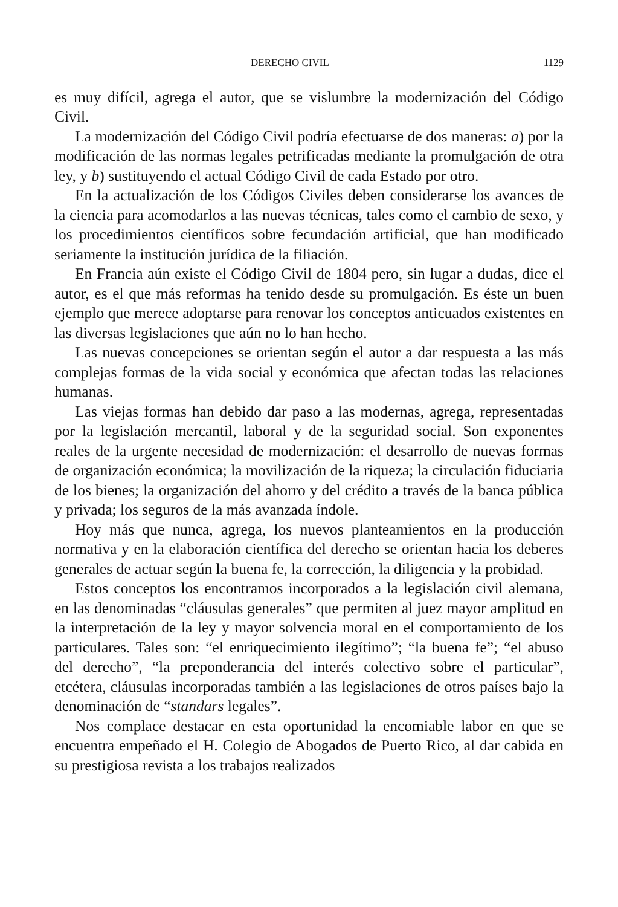DERECHO CIVIL 1129
es muy difícil, agrega el autor, que se vislumbre la modernización del Código Civil.
La modernización del Código Civil podría efectuarse de dos maneras: a) por la modificación de las normas legales petrificadas mediante la promulgación de otra ley, y b) sustituyendo el actual Código Civil de cada Estado por otro.
En la actualización de los Códigos Civiles deben considerarse los avances de la ciencia para acomodarlos a las nuevas técnicas, tales como el cambio de sexo, y los procedimientos científicos sobre fecundación artificial, que han modificado seriamente la institución jurídica de la filiación.
En Francia aún existe el Código Civil de 1804 pero, sin lugar a dudas, dice el autor, es el que más reformas ha tenido desde su promulgación. Es éste un buen ejemplo que merece adoptarse para renovar los conceptos anticuados existentes en las diversas legislaciones que aún no lo han hecho.
Las nuevas concepciones se orientan según el autor a dar respuesta a las más complejas formas de la vida social y económica que afectan todas las relaciones humanas.
Las viejas formas han debido dar paso a las modernas, agrega, representadas por la legislación mercantil, laboral y de la seguridad social. Son exponentes reales de la urgente necesidad de modernización: el desarrollo de nuevas formas de organización económica; la movilización de la riqueza; la circulación fiduciaria de los bienes; la organización del ahorro y del crédito a través de la banca pública y privada; los seguros de la más avanzada índole.
Hoy más que nunca, agrega, los nuevos planteamientos en la producción normativa y en la elaboración científica del derecho se orientan hacia los deberes generales de actuar según la buena fe, la corrección, la diligencia y la probidad.
Estos conceptos los encontramos incorporados a la legislación civil alemana, en las denominadas “cláusulas generales” que permiten al juez mayor amplitud en la interpretación de la ley y mayor solvencia moral en el comportamiento de los particulares. Tales son: “el enriquecimiento ilegítimo”; “la buena fe”; “el abuso del derecho”, “la preponderancia del interés colectivo sobre el particular”, etcétera, cláusulas incorporadas también a las legislaciones de otros países bajo la denominación de “standars legales”.
Nos complace destacar en esta oportunidad la encomiable labor en que se encuentra empeñado el H. Colegio de Abogados de Puerto Rico, al dar cabida en su prestigiosa revista a los trabajos realizados